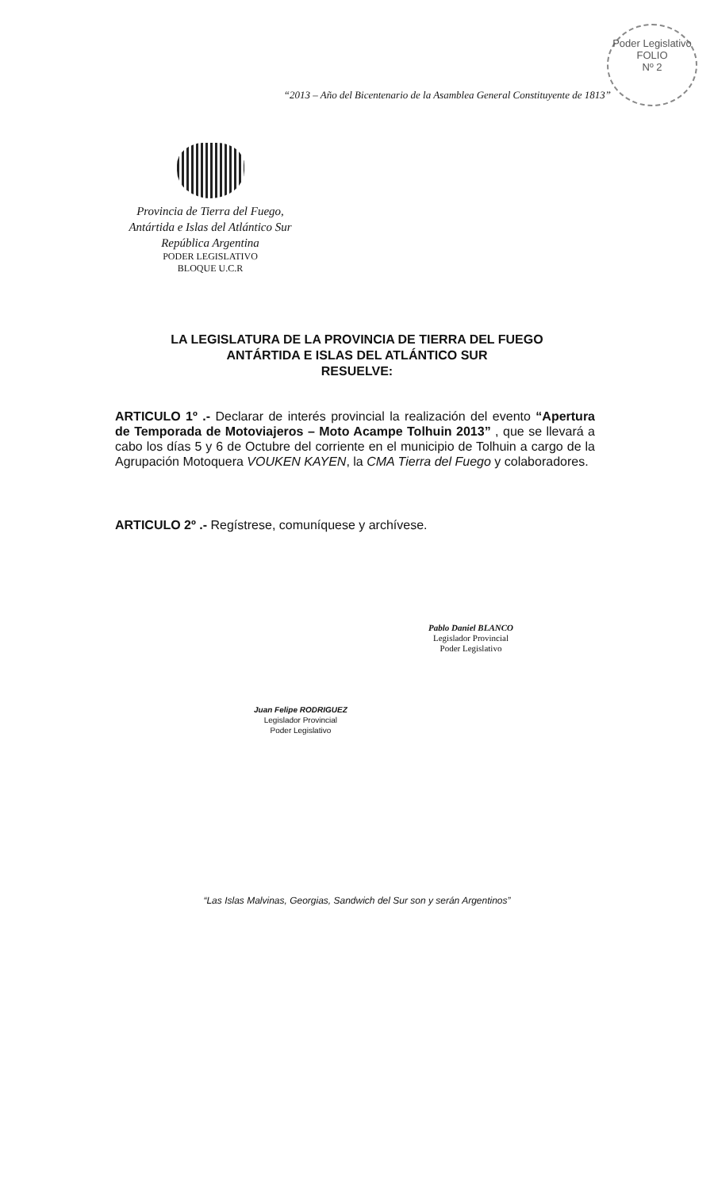Poder Legislativo
FOLIO
Nº 2
“2013 – Año del Bicentenario de la Asamblea General Constituyente de 1813”
Provincia de Tierra del Fuego,
Antártida e Islas del Atlántico Sur
República Argentina
PODER LEGISLATIVO
BLOQUE U.C.R
LA LEGISLATURA DE LA PROVINCIA DE TIERRA DEL FUEGO
ANTÁRTIDA E ISLAS DEL ATLÁNTICO SUR
RESUELVE:
ARTICULO 1º .- Declarar de interés provincial la realización del evento “Apertura de Temporada de Motoviajeros – Moto Acampe Tolhuin 2013” , que se llevará a cabo los días 5 y 6 de Octubre del corriente en el municipio de Tolhuin a cargo de la Agrupación Motoquera VOUKEN KAYEN, la CMA Tierra del Fuego y colaboradores.
ARTICULO 2º .- Regístrese, comuníquese y archívese.
Pablo Daniel BLANCO
Legislador Provincial
Poder Legislativo
Juan Felipe RODRIGUEZ
Legislador Provincial
Poder Legislativo
“Las Islas Malvinas, Georgias, Sandwich del Sur son y serán Argentinos”